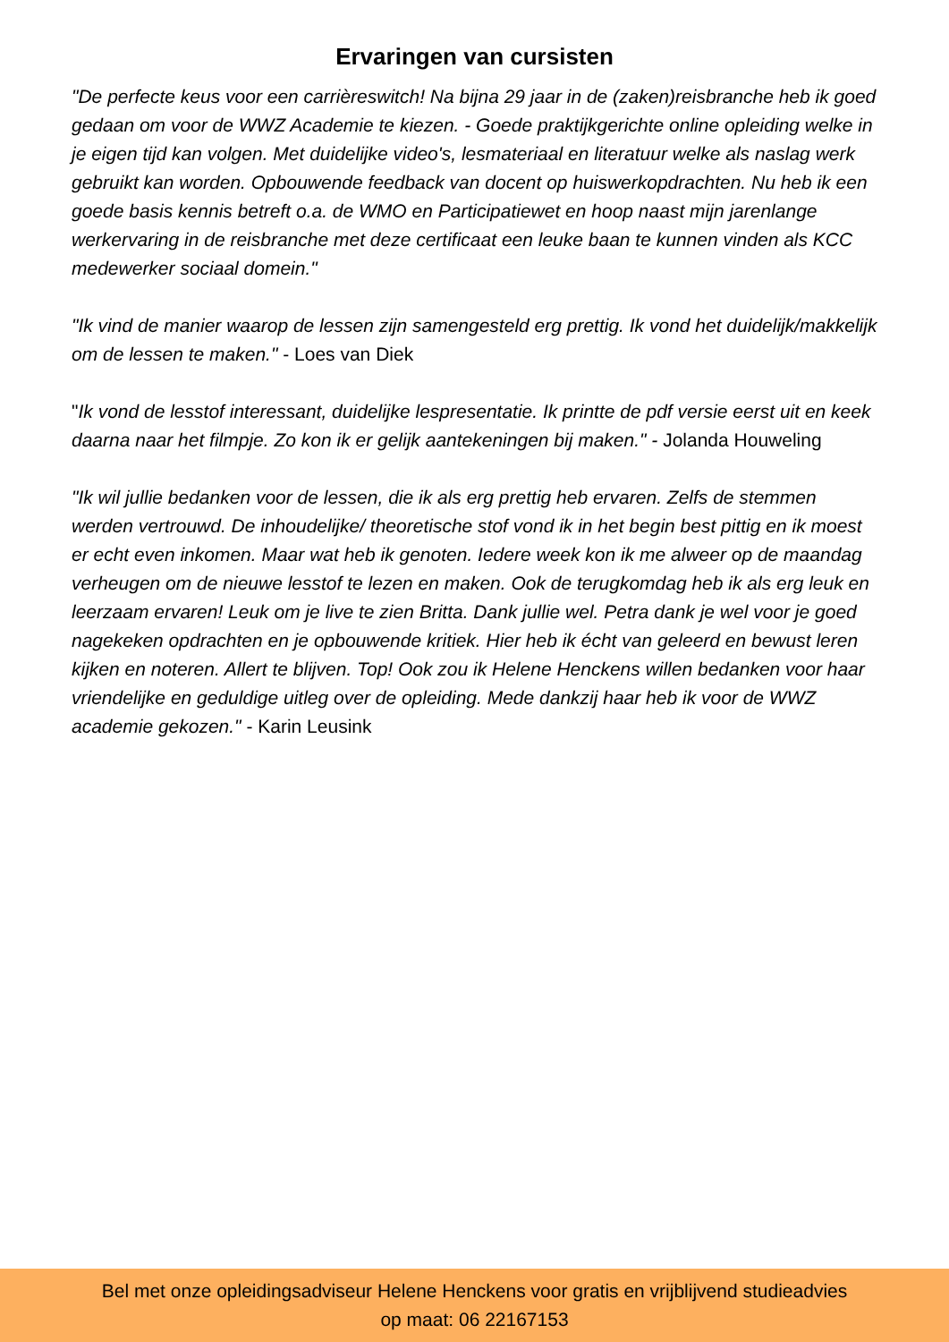Ervaringen van cursisten
"De perfecte keus voor een carrièreswitch! Na bijna 29 jaar in de (zaken)reisbranche heb ik goed gedaan om voor de WWZ Academie te kiezen. - Goede praktijkgerichte online opleiding welke in je eigen tijd kan volgen. Met duidelijke video's, lesmateriaal en literatuur welke als naslag werk gebruikt kan worden. Opbouwende feedback van docent op huiswerkopdrachten. Nu heb ik een goede basis kennis betreft o.a. de WMO en Participatiewet en hoop naast mijn jarenlange werkervaring in de reisbranche met deze certificaat een leuke baan te kunnen vinden als KCC medewerker sociaal domein."
"Ik vind de manier waarop de lessen zijn samengesteld erg prettig. Ik vond het duidelijk/makkelijk om de lessen te maken." - Loes van Diek
"Ik vond de lesstof interessant, duidelijke lespresentatie. Ik printte de pdf versie eerst uit en keek daarna naar het filmpje. Zo kon ik er gelijk aantekeningen bij maken." - Jolanda Houweling
"Ik wil jullie bedanken voor de lessen, die ik als erg prettig heb ervaren. Zelfs de stemmen werden vertrouwd. De inhoudelijke/ theoretische stof vond ik in het begin best pittig en ik moest er echt even inkomen. Maar wat heb ik genoten. Iedere week kon ik me alweer op de maandag verheugen om de nieuwe lesstof te lezen en maken. Ook de terugkomdag heb ik als erg leuk en leerzaam ervaren! Leuk om je live te zien Britta. Dank jullie wel. Petra dank je wel voor je goed nagekeken opdrachten en je opbouwende kritiek. Hier heb ik écht van geleerd en bewust leren kijken en noteren. Allert te blijven. Top! Ook zou ik Helene Henckens willen bedanken voor haar vriendelijke en geduldige uitleg over de opleiding. Mede dankzij haar heb ik voor de WWZ academie gekozen." - Karin Leusink
Bel met onze opleidingsadviseur Helene Henckens voor gratis en vrijblijvend studieadvies
op maat: 06 22167153